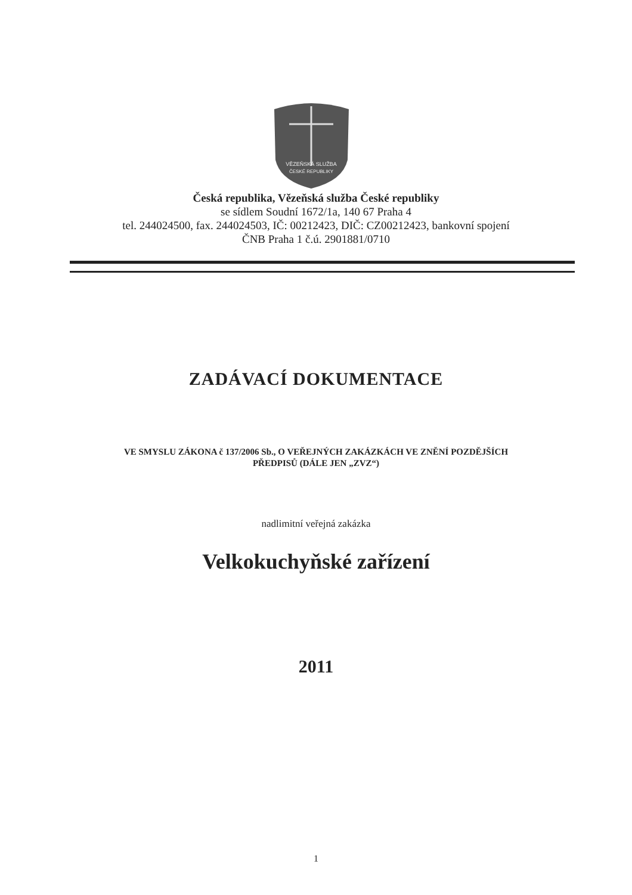VĚZEŇSKÁ SLUŽBA
ČESKÉ REPUBLIKY
Česká republika, Vězeňská služba České republiky
se sídlem Soudní 1672/1a, 140 67 Praha 4
tel. 244024500, fax. 244024503, IČ: 00212423, DIČ: CZ00212423, bankovní spojení
ČNB Praha 1 č.ú. 2901881/0710
ZADÁVACÍ DOKUMENTACE
VE SMYSLU ZÁKONA č 137/2006 Sb., O VEŘEJNÝCH ZAKÁZKÁCH VE ZNĚNÍ POZDĚJŠÍCH
PŘEDPISŮ (DÁLE JEN „ZVZ“)
nadlimitní veřejná zakázka
Velkokuchyňské zařízení
2011
1